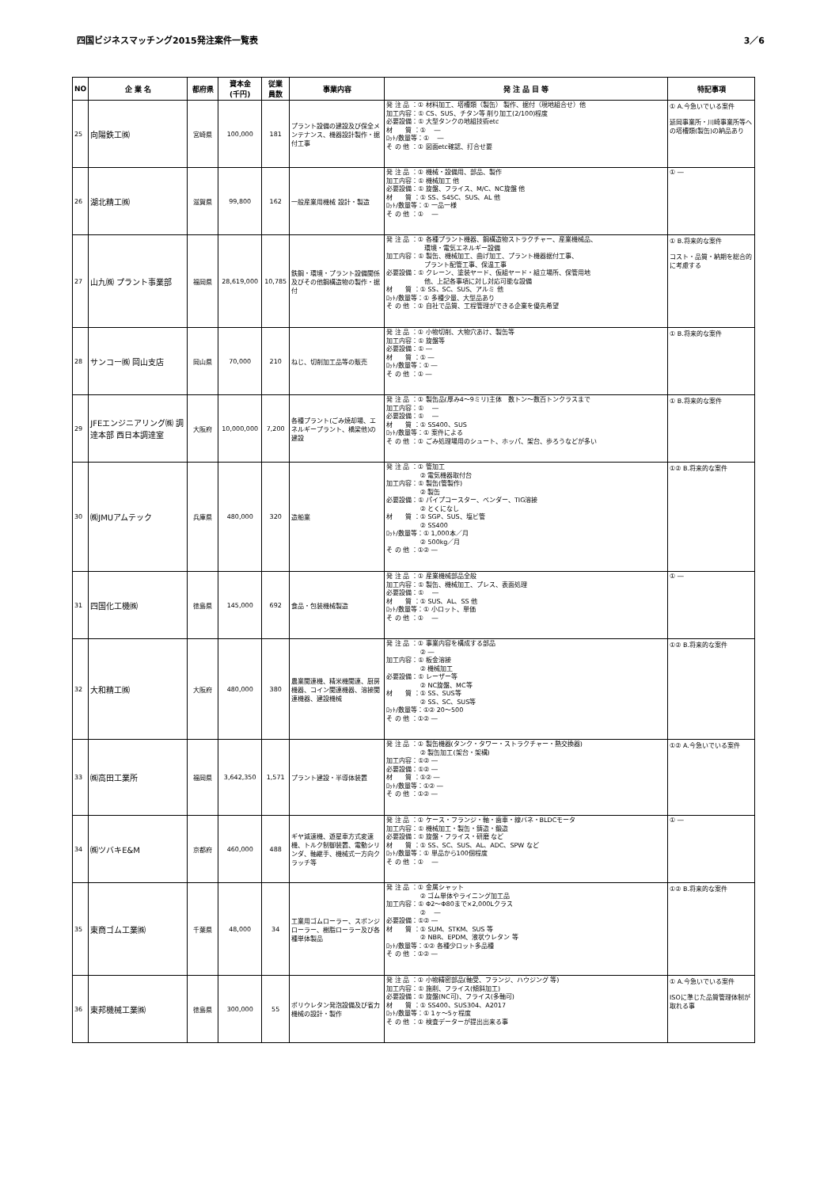四国ビジネスマッチング2015発注案件一覧表 3／6
| NO | 企 業 名 | 都府県 | 資本金 (千円) | 従業 員数 | 事業内容 | 発 注 品 目 等 | 特記事項 |
| --- | --- | --- | --- | --- | --- | --- | --- |
| 25 | 向陽鉄工㈱ | 宮崎県 | 100,000 | 181 | プラント設備の建設及び保全メンテナンス、機器設計製作・据付工事 | 発 注 品 ：① 材料加工、塔槽類（製缶） 製作、据付（現地組合せ）他 加工内容：① CS、SUS、チタン等 削り加工(2/100)程度 必要設備：① 大型タンクの地組技術etc 材 質 ：① ― ﾛｯﾄ/数量等：① ― そ の 他 ：① 図面etc確認、打合せ要 | ① A.今急いでいる案件 延岡事業所・川崎事業所等への塔槽類(製缶)の納品あり |
| 26 | 湖北精工㈱ | 滋賀県 | 99,800 | 162 | 一般産業用機械 設計・製造 | 発 注 品 ：① 機械・設備用、部品、製作 加工内容：① 機械加工 他 必要設備：① 旋盤、フライス、M/C、NC旋盤 他 材 質 ：① SS、S45C、SUS、AL 他 ﾛｯﾄ/数量等：① 一品一様 そ の 他 ：① ― | ① ― |
| 27 | 山九㈱ プラント事業部 | 福岡県 | 28,619,000 | 10,785 | 鉄鋼・環境・プラント設備関係及びその他鋼構造物の製作・据付 | 発 注 品 ：① 各種プラント機器、鋼構造物ストラクチャー、産業機械品、 環境・電気エネルギー設備 加工内容：① 製缶、機械加工、曲げ加工、プラント機器据付工事、 プラント配管工事、保温工事 必要設備：① クレーン、塗装ヤード、仮組ヤード・組立場所、保管用地 他、上記各事項に対し対応可能な設備 材 質 ：① SS、SC、SUS、アルミ 他 ﾛｯﾄ/数量等：① 多種少量、大型品あり そ の 他 ：① 自社で品質、工程管理ができる企業を優先希望 | ① B.将来的な案件 コスト・品質・納期を総合的に考慮する |
| 28 | サンコー㈱ 岡山支店 | 岡山県 | 70,000 | 210 | ねじ、切削加工品等の販売 | 発 注 品 ：① 小物切削、大物穴あけ、製缶等 加工内容：① 旋盤等 必要設備：① ― 材 質 ：① ― ﾛｯﾄ/数量等：① ― そ の 他 ：① ― | ① B.将来的な案件 |
| 29 | JFEエンジニアリング㈱ 調達本部 西日本調達室 | 大阪府 | 10,000,000 | 7,200 | 各種プラント(ごみ焼却場、エネルギープラント、橋梁他)の建設 | 発 注 品 ：① 製缶品(厚み4～9ミリ)主体 数トン～数百トンクラスまで 加工内容：① ― 必要設備：① ― 材 質 ：① SS400、SUS ﾛｯﾄ/数量等：① 案件による そ の 他 ：① ごみ処理場用のシュート、ホッパ、架台、歩ろうなどが多い | ① B.将来的な案件 |
| 30 | ㈱JMUアムテック | 兵庫県 | 480,000 | 320 | 造船業 | 発 注 品 ：① 管加工 ② 電気機器取付台 加工内容：① 製缶(管製作) ② 製缶 必要設備：① パイプコースター、ベンダー、TIG溶接 ② とくになし 材 質 ：① SGP、SUS、塩ビ管 ② SS400 ﾛｯﾄ/数量等：① 1,000本／月 ② 500kg／月 そ の 他 ：①② ― | ①② B.将来的な案件 |
| 31 | 四国化工機㈱ | 徳島県 | 145,000 | 692 | 食品・包装機械製造 | 発 注 品 ：① 産業機械部品全般 加工内容：① 製缶、機械加工、プレス、表面処理 必要設備：① ― 材 質 ：① SUS、AL、SS 他 ﾛｯﾄ/数量等：① 小ロット、単価 そ の 他 ：① ― | ① ― |
| 32 | 大和精工㈱ | 大阪府 | 480,000 | 380 | 農業関連機、精米機関連、厨房機器、コイン関連機器、溶接関連機器、建設機械 | 発 注 品 ：① 事業内容を構成する部品 ② ― 加工内容：① 板金溶接 ② 機械加工 必要設備：① レーザー等 ② NC旋盤、MC等 材 質 ：① SS、SUS等 ② SS、SC、SUS等 ﾛｯﾄ/数量等：①② 20～500 そ の 他 ：①② ― | ①② B.将来的な案件 |
| 33 | ㈱高田工業所 | 福岡県 | 3,642,350 | 1,571 | プラント建設・半導体装置 | 発 注 品 ：① 製缶機器(タンク・タワー・ストラクチャー・熱交換器) ② 製缶加工(架台・架構) 加工内容：①② ― 必要設備：①② ― 材 質 ：①② ― ﾛｯﾄ/数量等：①② ― そ の 他 ：①② ― | ①② A.今急いでいる案件 |
| 34 | ㈱ツバキE&M | 京都府 | 460,000 | 488 | ギヤ減速機、遊星車方式変速機、トルク制御装置、電動シリンダ、軸継手、機械式一方向クラッチ等 | 発 注 品 ：① ケース・フランジ・軸・歯車・線バネ・BLDCモータ 加工内容：① 機械加工・製缶・鋳造・鍛造 必要設備：① 旋盤・フライス・研磨 など 材 質 ：① SS、SC、SUS、AL、ADC、SPW など ﾛｯﾄ/数量等：① 単品から100個程度 そ の 他 ：① ― | ① ― |
| 35 | 東商ゴム工業㈱ | 千葉県 | 48,000 | 34 | 工業用ゴムローラー、スポンジローラー、樹脂ローラー及び各種単体製品 | 発 注 品 ：① 金属シャット ② ゴム単体やライニング加工品 加工内容：① Φ2～Φ80まで×2,000Lクラス ② ― 必要設備：①② ― 材 質 ：① SUM、STKM、SUS 等 ② NBR、EPDM、液状ウレタン 等 ﾛｯﾄ/数量等：①② 各種少ロット多品種 そ の 他 ：①② ― | ①② B.将来的な案件 |
| 36 | 東邦機械工業㈱ | 徳島県 | 300,000 | 55 | ポリウレタン発泡設備及び省力機械の設計・製作 | 発 注 品 ：① 小物精密部品(軸受、フランジ、ハウジング 等) 加工内容：① 施削、フライス(傾斜加工) 必要設備：① 旋盤(NC可)、フライス(多軸可) 材 質 ：① SS400、SUS304、A2017 ﾛｯﾄ/数量等：① 1ヶ～5ヶ程度 そ の 他 ：① 検査データーが提出出来る事 | ① A.今急いでいる案件 ISOに準じた品質管理体制が取れる事 |